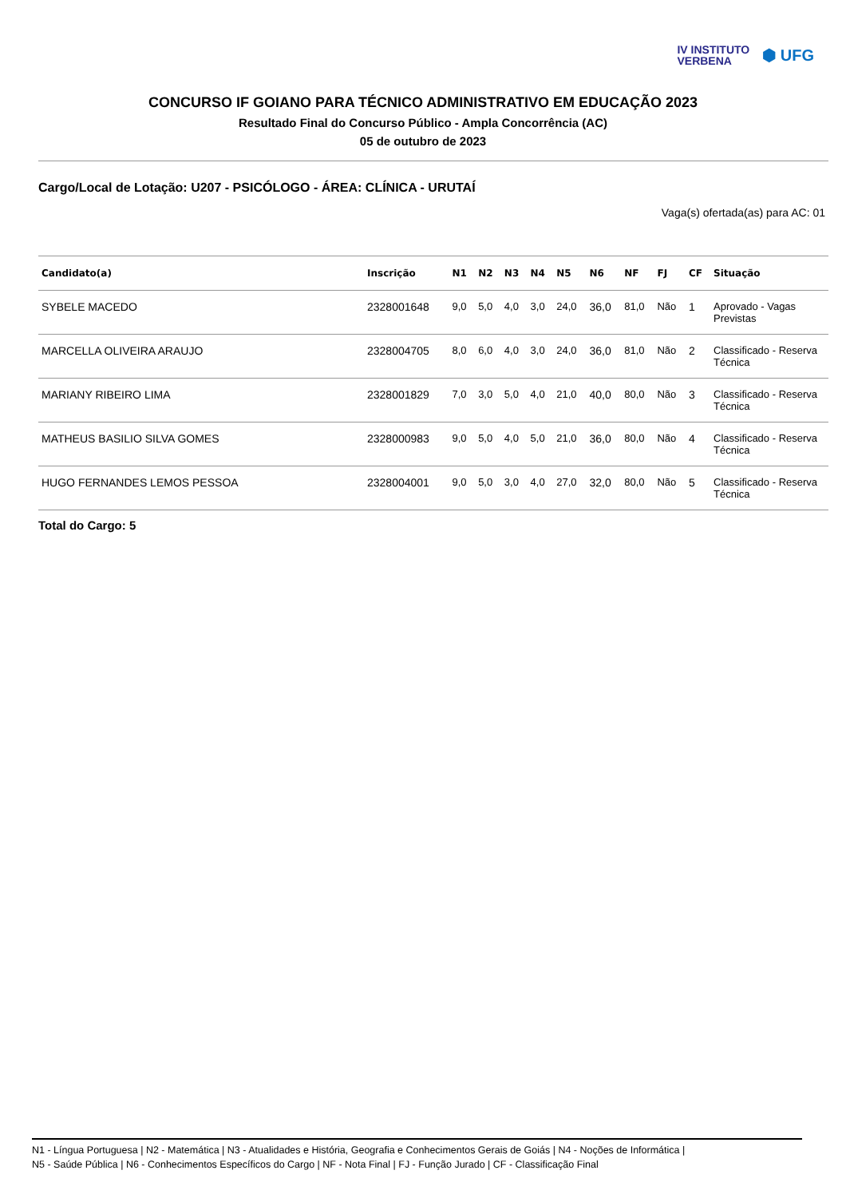IV INSTITUTO
VERBENA
⬢ UFG
CONCURSO IF GOIANO PARA TÉCNICO ADMINISTRATIVO EM EDUCAÇÃO 2023
Resultado Final do Concurso Público - Ampla Concorrência (AC)
05 de outubro de 2023
Cargo/Local de Lotação: U207 - PSICÓLOGO - ÁREA: CLÍNICA - URUTAÍ
Vaga(s) ofertada(as) para AC: 01
| Candidato(a) | Inscrição | N1 | N2 | N3 | N4 | N5 | N6 | NF | FJ | CF | Situação |
| --- | --- | --- | --- | --- | --- | --- | --- | --- | --- | --- | --- |
| SYBELE MACEDO | 2328001648 | 9,0 | 5,0 | 4,0 | 3,0 | 24,0 | 36,0 | 81,0 | Não | 1 | Aprovado - Vagas Previstas |
| MARCELLA OLIVEIRA ARAUJO | 2328004705 | 8,0 | 6,0 | 4,0 | 3,0 | 24,0 | 36,0 | 81,0 | Não | 2 | Classificado - Reserva Técnica |
| MARIANY RIBEIRO LIMA | 2328001829 | 7,0 | 3,0 | 5,0 | 4,0 | 21,0 | 40,0 | 80,0 | Não | 3 | Classificado - Reserva Técnica |
| MATHEUS BASILIO SILVA GOMES | 2328000983 | 9,0 | 5,0 | 4,0 | 5,0 | 21,0 | 36,0 | 80,0 | Não | 4 | Classificado - Reserva Técnica |
| HUGO FERNANDES LEMOS PESSOA | 2328004001 | 9,0 | 5,0 | 3,0 | 4,0 | 27,0 | 32,0 | 80,0 | Não | 5 | Classificado - Reserva Técnica |
Total do Cargo: 5
N1 - Língua Portuguesa | N2 - Matemática | N3 - Atualidades e História, Geografia e Conhecimentos Gerais de Goiás | N4 - Noções de Informática |
N5 - Saúde Pública | N6 - Conhecimentos Específicos do Cargo | NF - Nota Final | FJ - Função Jurado | CF - Classificação Final